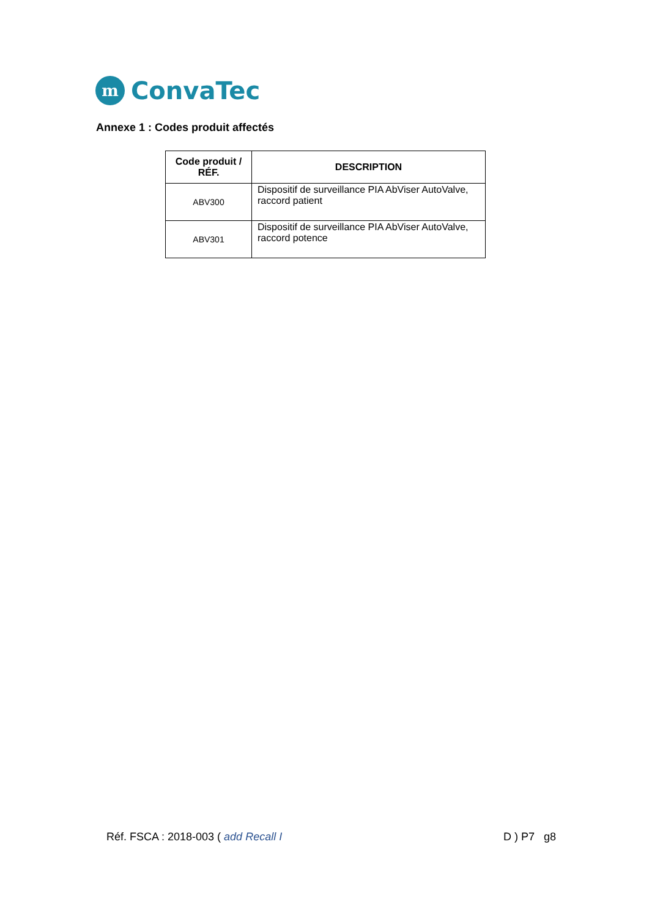m
ConvaTec
Annexe 1 : Codes produit affectés
| Code produit / RÉF. | DESCRIPTION |
| --- | --- |
| ABV300 | Dispositif de surveillance PIA AbViser AutoValve, raccord patient |
| ABV301 | Dispositif de surveillance PIA AbViser AutoValve, raccord potence |
Réf. FSCA : 2018-003 ( add Recall I D ) P7 g8